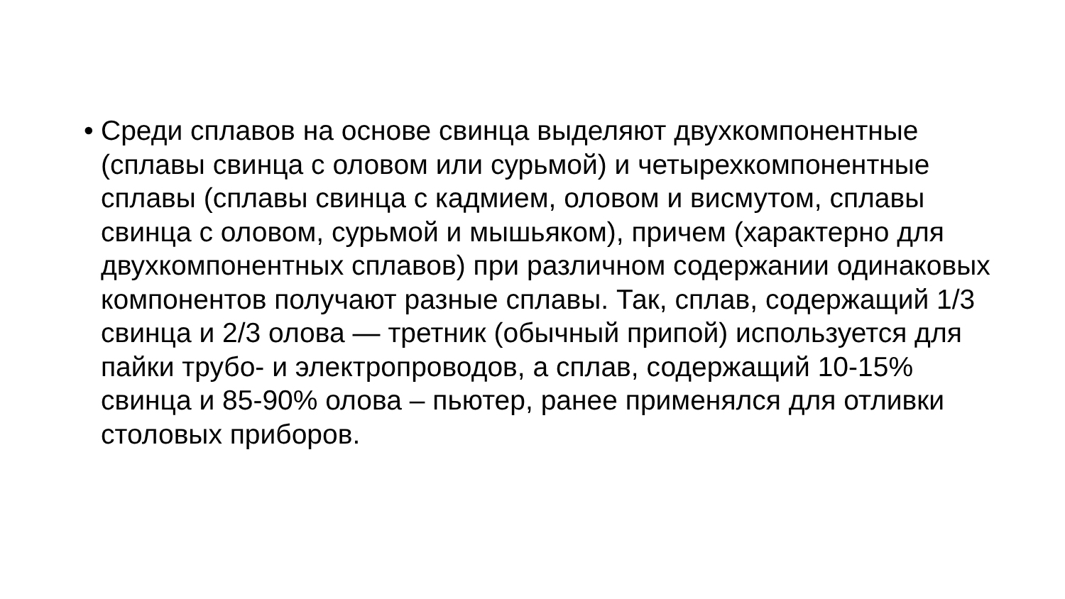• Среди сплавов на основе свинца выделяют двухкомпонентные (сплавы свинца с оловом или сурьмой) и четырехкомпонентные сплавы (сплавы свинца с кадмием, оловом и висмутом, сплавы свинца с оловом, сурьмой и мышьяком), причем (характерно для двухкомпонентных сплавов) при различном содержании одинаковых компонентов получают разные сплавы. Так, сплав, содержащий 1/3 свинца и 2/3 олова — третник (обычный припой) используется для пайки трубо- и электропроводов, а сплав, содержащий 10-15% свинца и 85-90% олова – пьютер, ранее применялся для отливки столовых приборов.